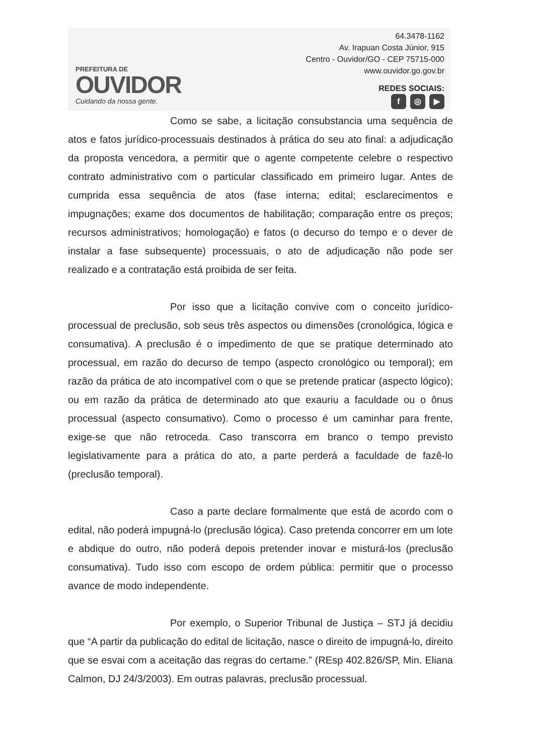PREFEITURA DE
OUVIDOR
Cuidando da nossa gente.
64.3478-1162
Av. Irapuan Costa Júnior, 915
Centro - Ouvidor/GO - CEP 75715-000
www.ouvidor.go.gov.br
REDES SOCIAIS:
f ◎ ▶
Como se sabe, a licitação consubstancia uma sequência de atos e fatos jurídico-processuais destinados à prática do seu ato final: a adjudicação da proposta vencedora, a permitir que o agente competente celebre o respectivo contrato administrativo com o particular classificado em primeiro lugar. Antes de cumprida essa sequência de atos (fase interna; edital; esclarecimentos e impugnações; exame dos documentos de habilitação; comparação entre os preços; recursos administrativos; homologação) e fatos (o decurso do tempo e o dever de instalar a fase subsequente) processuais, o ato de adjudicação não pode ser realizado e a contratação está proibida de ser feita.
Por isso que a licitação convive com o conceito jurídico-processual de preclusão, sob seus três aspectos ou dimensões (cronológica, lógica e consumativa). A preclusão é o impedimento de que se pratique determinado ato processual, em razão do decurso de tempo (aspecto cronológico ou temporal); em razão da prática de ato incompatível com o que se pretende praticar (aspecto lógico); ou em razão da prática de determinado ato que exauriu a faculdade ou o ônus processual (aspecto consumativo). Como o processo é um caminhar para frente, exige-se que não retroceda. Caso transcorra em branco o tempo previsto legislativamente para a prática do ato, a parte perderá a faculdade de fazê-lo (preclusão temporal).
Caso a parte declare formalmente que está de acordo com o edital, não poderá impugná-lo (preclusão lógica). Caso pretenda concorrer em um lote e abdique do outro, não poderá depois pretender inovar e misturá-los (preclusão consumativa). Tudo isso com escopo de ordem pública: permitir que o processo avance de modo independente.
Por exemplo, o Superior Tribunal de Justiça – STJ já decidiu que “A partir da publicação do edital de licitação, nasce o direito de impugná-lo, direito que se esvai com a aceitação das regras do certame.” (REsp 402.826/SP, Min. Eliana Calmon, DJ 24/3/2003). Em outras palavras, preclusão processual.